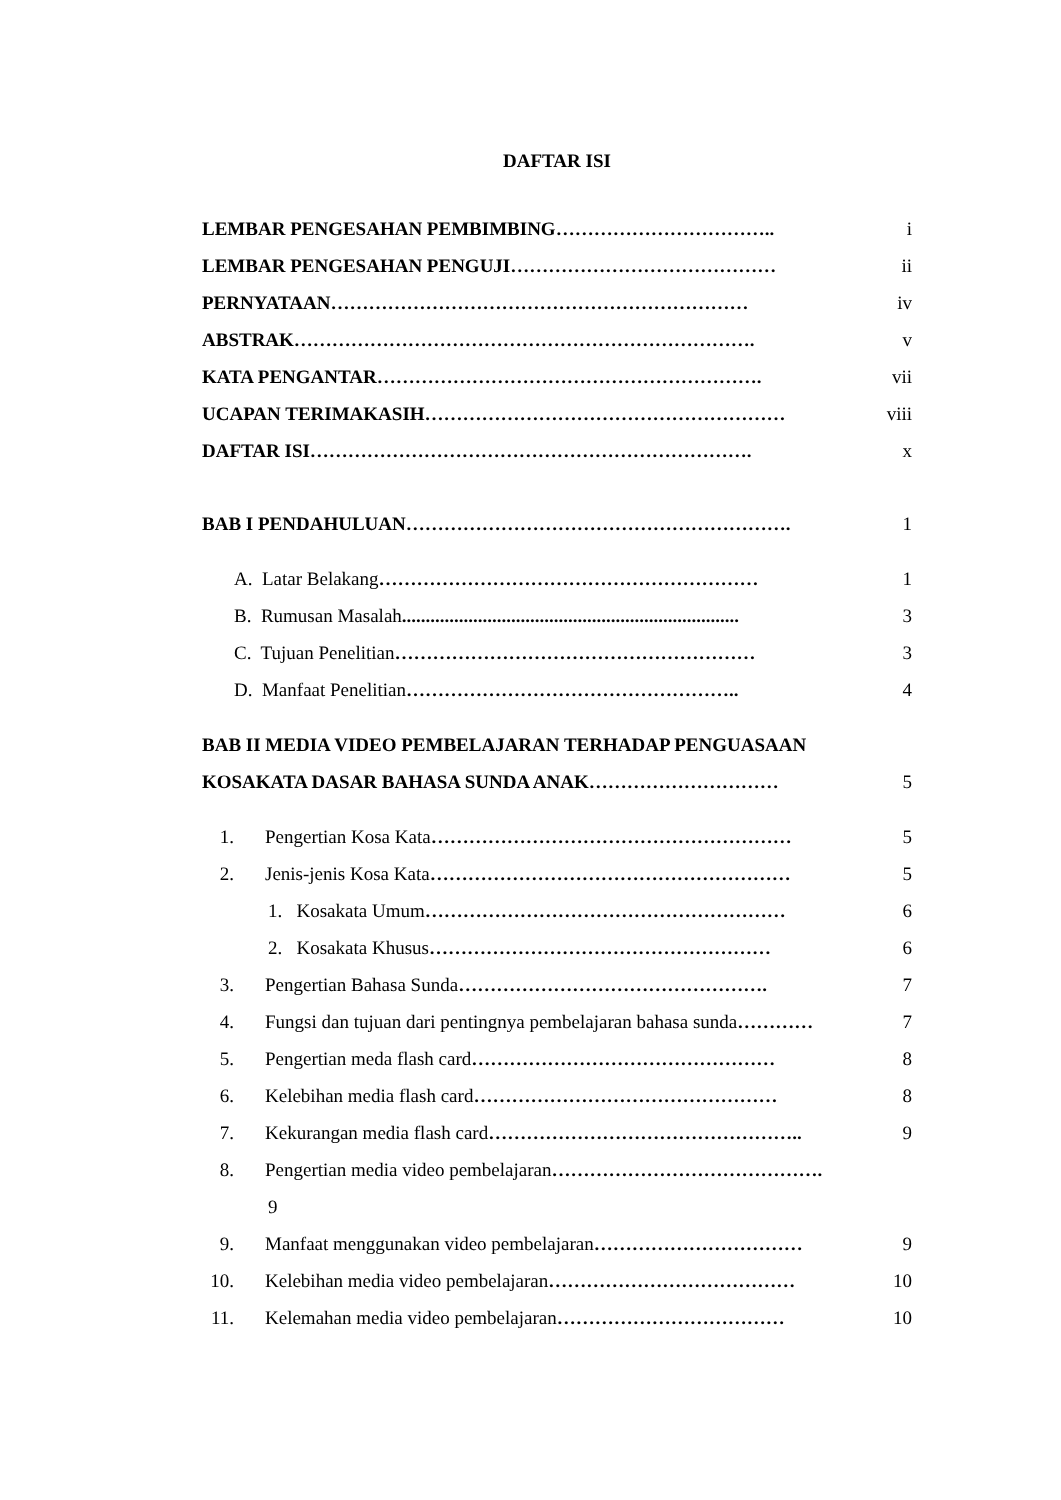DAFTAR ISI
LEMBAR PENGESAHAN PEMBIMBING …………………………….. i
LEMBAR PENGESAHAN PENGUJI …………………………………… ii
PERNYATAAN ………………………………………………………… iv
ABSTRAK ………………………………………………………………. v
KATA PENGANTAR ……………………………………………………. vii
UCAPAN TERIMAKASIH ………………………………………………… viii
DAFTAR ISI ……………………………………………………………. x
BAB I PENDAHULUAN ……………………………………………………. 1
A. Latar Belakang …………………………………………………… 1
B. Rumusan Masalah....................................................................... 3
C. Tujuan Penelitian ………………………………………………… 3
D. Manfaat Penelitian …………………………………………….. 4
BAB II MEDIA VIDEO PEMBELAJARAN TERHADAP PENGUASAAN
KOSAKATA DASAR BAHASA SUNDA ANAK ………………………… 5
1. Pengertian Kosa Kata ………………………………………………… 5
2. Jenis-jenis Kosa Kata ………………………………………………… 5
1. Kosakata Umum ………………………………………………… 6
2. Kosakata Khusus ……………………………………………… 6
3. Pengertian Bahasa Sunda …………………………………………. 7
4. Fungsi dan tujuan dari pentingnya pembelajaran bahasa sunda ………… 7
5. Pengertian meda flash card ………………………………………… 8
6. Kelebihan media flash card ………………………………………… 8
7. Kekurangan media flash card ………………………………………….. 9
8. Pengertian media video pembelajaran …………………………………….
9
9. Manfaat menggunakan video pembelajaran …………………………… 9
10. Kelebihan media video pembelajaran ………………………………… 10
11. Kelemahan media video pembelajaran ……………………………… 10